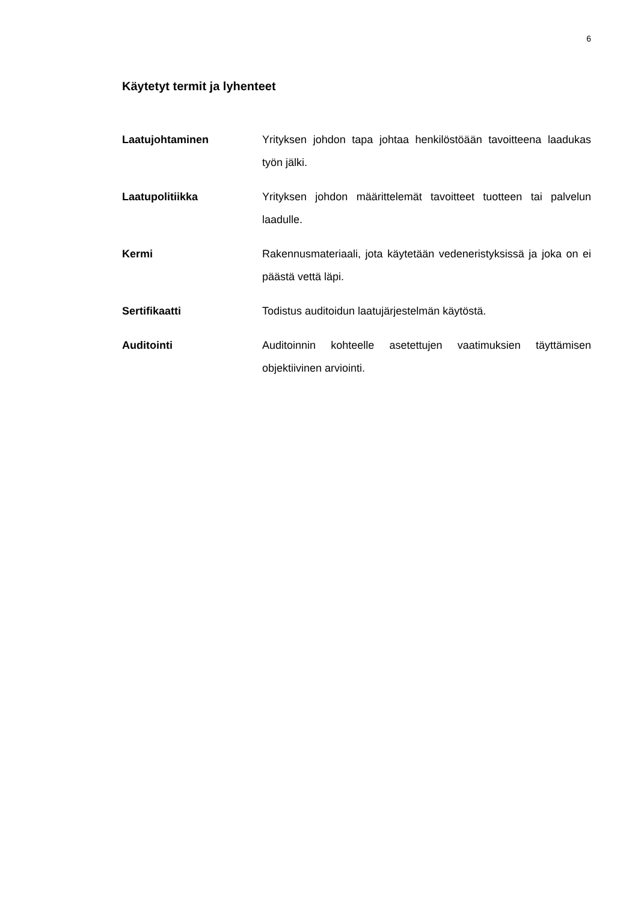6
Käytetyt termit ja lyhenteet
Laatujohtaminen Yrityksen johdon tapa johtaa henkilöstöään tavoitteena laadukas työn jälki.
Laatupolitiikka Yrityksen johdon määrittelemät tavoitteet tuotteen tai pal­velun laadulle.
Kermi Rakennusmateriaali, jota käytetään vedeneristyksissä ja joka on ei päästä vettä läpi.
Sertifikaatti Todistus auditoidun laatujärjestelmän käytöstä.
Auditointi Auditoinnin kohteelle asetettujen vaatimuksien täyttämisen objektiivinen arviointi.